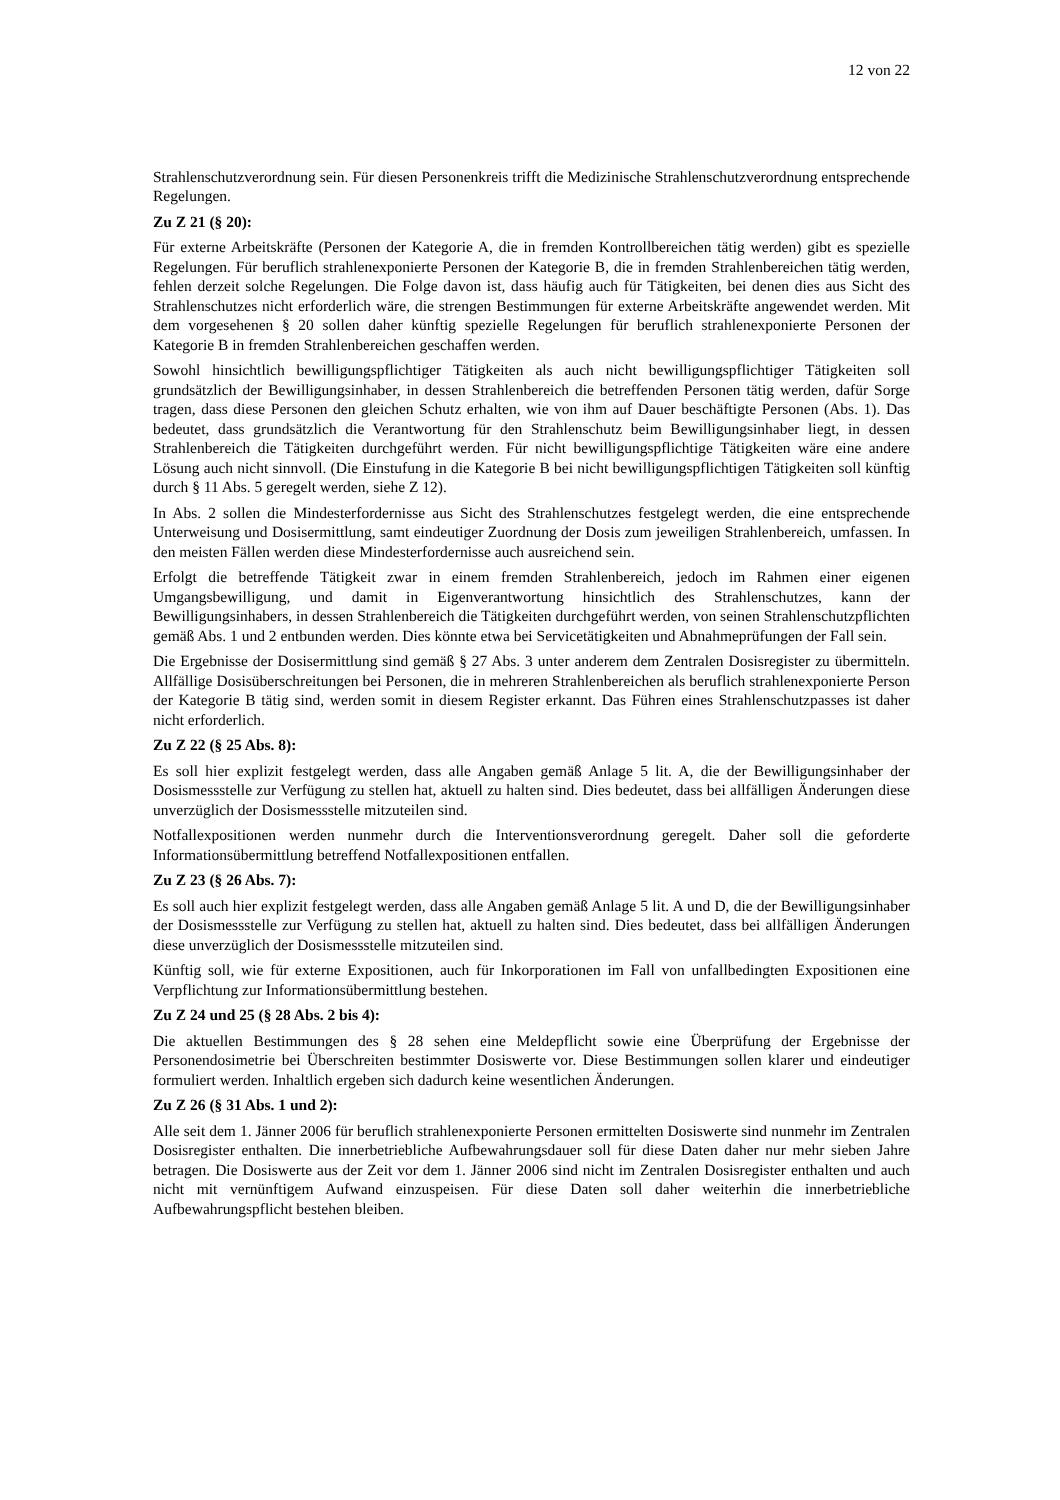12 von 22
Strahlenschutzverordnung sein. Für diesen Personenkreis trifft die Medizinische Strahlenschutzverordnung entsprechende Regelungen.
Zu Z 21 (§ 20):
Für externe Arbeitskräfte (Personen der Kategorie A, die in fremden Kontrollbereichen tätig werden) gibt es spezielle Regelungen. Für beruflich strahlenexponierte Personen der Kategorie B, die in fremden Strahlenbereichen tätig werden, fehlen derzeit solche Regelungen. Die Folge davon ist, dass häufig auch für Tätigkeiten, bei denen dies aus Sicht des Strahlenschutzes nicht erforderlich wäre, die strengen Bestimmungen für externe Arbeitskräfte angewendet werden. Mit dem vorgesehenen § 20 sollen daher künftig spezielle Regelungen für beruflich strahlenexponierte Personen der Kategorie B in fremden Strahlenbereichen geschaffen werden.
Sowohl hinsichtlich bewilligungspflichtiger Tätigkeiten als auch nicht bewilligungspflichtiger Tätigkeiten soll grundsätzlich der Bewilligungsinhaber, in dessen Strahlenbereich die betreffenden Personen tätig werden, dafür Sorge tragen, dass diese Personen den gleichen Schutz erhalten, wie von ihm auf Dauer beschäftigte Personen (Abs. 1). Das bedeutet, dass grundsätzlich die Verantwortung für den Strahlenschutz beim Bewilligungsinhaber liegt, in dessen Strahlenbereich die Tätigkeiten durchgeführt werden. Für nicht bewilligungspflichtige Tätigkeiten wäre eine andere Lösung auch nicht sinnvoll. (Die Einstufung in die Kategorie B bei nicht bewilligungspflichtigen Tätigkeiten soll künftig durch § 11 Abs. 5 geregelt werden, siehe Z 12).
In Abs. 2 sollen die Mindesterfordernisse aus Sicht des Strahlenschutzes festgelegt werden, die eine entsprechende Unterweisung und Dosisermittlung, samt eindeutiger Zuordnung der Dosis zum jeweiligen Strahlenbereich, umfassen. In den meisten Fällen werden diese Mindesterfordernisse auch ausreichend sein.
Erfolgt die betreffende Tätigkeit zwar in einem fremden Strahlenbereich, jedoch im Rahmen einer eigenen Umgangsbewilligung, und damit in Eigenverantwortung hinsichtlich des Strahlenschutzes, kann der Bewilligungsinhabers, in dessen Strahlenbereich die Tätigkeiten durchgeführt werden, von seinen Strahlenschutzpflichten gemäß Abs. 1 und 2 entbunden werden. Dies könnte etwa bei Servicetätigkeiten und Abnahmeprüfungen der Fall sein.
Die Ergebnisse der Dosisermittlung sind gemäß § 27 Abs. 3 unter anderem dem Zentralen Dosisregister zu übermitteln. Allfällige Dosisüberschreitungen bei Personen, die in mehreren Strahlenbereichen als beruflich strahlenexponierte Person der Kategorie B tätig sind, werden somit in diesem Register erkannt. Das Führen eines Strahlenschutzpasses ist daher nicht erforderlich.
Zu Z 22 (§ 25 Abs. 8):
Es soll hier explizit festgelegt werden, dass alle Angaben gemäß Anlage 5 lit. A, die der Bewilligungsinhaber der Dosismessstelle zur Verfügung zu stellen hat, aktuell zu halten sind. Dies bedeutet, dass bei allfälligen Änderungen diese unverzüglich der Dosismessstelle mitzuteilen sind.
Notfallexpositionen werden nunmehr durch die Interventionsverordnung geregelt. Daher soll die geforderte Informationsübermittlung betreffend Notfallexpositionen entfallen.
Zu Z 23 (§ 26 Abs. 7):
Es soll auch hier explizit festgelegt werden, dass alle Angaben gemäß Anlage 5 lit. A und D, die der Bewilligungsinhaber der Dosismessstelle zur Verfügung zu stellen hat, aktuell zu halten sind. Dies bedeutet, dass bei allfälligen Änderungen diese unverzüglich der Dosismessstelle mitzuteilen sind.
Künftig soll, wie für externe Expositionen, auch für Inkorporationen im Fall von unfallbedingten Expositionen eine Verpflichtung zur Informationsübermittlung bestehen.
Zu Z 24 und 25 (§ 28 Abs. 2 bis 4):
Die aktuellen Bestimmungen des § 28 sehen eine Meldepflicht sowie eine Überprüfung der Ergebnisse der Personendosimetrie bei Überschreiten bestimmter Dosiswerte vor. Diese Bestimmungen sollen klarer und eindeutiger formuliert werden. Inhaltlich ergeben sich dadurch keine wesentlichen Änderungen.
Zu Z 26 (§ 31 Abs. 1 und 2):
Alle seit dem 1. Jänner 2006 für beruflich strahlenexponierte Personen ermittelten Dosiswerte sind nunmehr im Zentralen Dosisregister enthalten. Die innerbetriebliche Aufbewahrungsdauer soll für diese Daten daher nur mehr sieben Jahre betragen. Die Dosiswerte aus der Zeit vor dem 1. Jänner 2006 sind nicht im Zentralen Dosisregister enthalten und auch nicht mit vernünftigem Aufwand einzuspeisen. Für diese Daten soll daher weiterhin die innerbetriebliche Aufbewahrungspflicht bestehen bleiben.